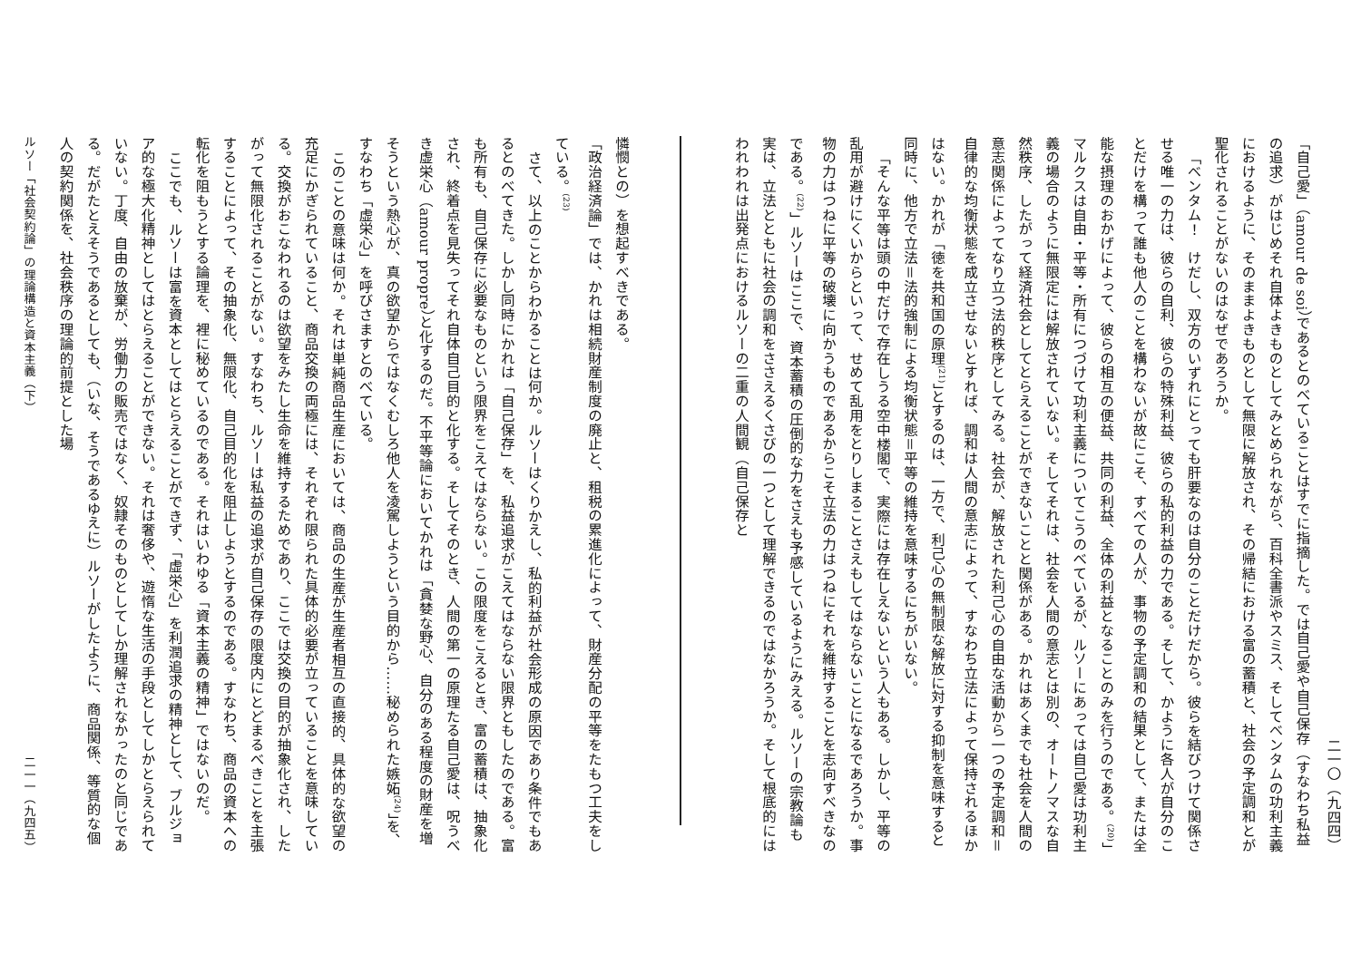二一〇（九四四）
「自己愛」（amour de soi）であるとのべていることはすでに指摘した。では自己愛や自己保存（すなわち私益の追求）がはじめそれ自体よきものとしてみとめられながら、百科全書派やスミス、そしてベンタムの功利主義におけるように、そのままよきものとして無限に解放され、その帰結における富の蓄積と、社会の予定調和とが聖化されることがないのはなぜであろうか。
「ベンタム！　けだし、双方のいずれにとっても肝要なのは自分のことだけだから。彼らを結びつけて関係させる唯一の力は、彼らの自利、彼らの特殊利益、彼らの私的利益の力である。そして、かように各人が自分のことだけを構って誰も他人のことを構わないが故にこそ、すべての人が、事物の予定調和の結果として、または全能な摂理のおかげによって、彼らの相互の便益、共同の利益、全体の利益となることのみを行うのである。<sup>(20)</sup>」マルクスは自由・平等・所有につづけて功利主義についてこうのべているが、ルソーにあっては自己愛は功利主義の場合のように無限定には解放されていない。そしてそれは、社会を人間の意志とは別の、オートノマスな自然秩序、したがって経済社会としてとらえることができないことと関係がある。かれはあくまでも社会を人間の意志関係によってなり立つ法的秩序としてみる。社会が、解放された利己心の自由な活動から一つの予定調和＝自律的な均衡状態を成立させないとすれば、調和は人間の意志によって、すなわち立法によって保持されるほかはない。かれが「徳を共和国の原理<sup>(21)</sup>」とするのは、一方で、利己心の無制限な解放に対する抑制を意味すると同時に、他方で立法＝法的強制による均衡状態＝平等の維持を意味するにちがいない。
「そんな平等は頭の中だけで存在しうる空中楼閣で、実際には存在しえないという人もある。しかし、平等の乱用が避けにくいからといって、せめて乱用をとりしまることさえもしてはならないことになるであろうか。事物の力はつねに平等の破壊に向かうものであるからこそ立法の力はつねにそれを維持することを志向すべきなのである。<sup>(22)</sup>」ルソーはここで、資本蓄積の圧倒的な力をさえも予感しているようにみえる。ルソーの宗教論も実は、立法とともに社会の調和をささえるくさびの一つとして理解できるのではなかろうか。そして根底的にはわれわれは出発点におけるルソーの二重の人間観（自己保存と
憐憫との）を想起すべきである。
「政治経済論」では、かれは相続財産制度の廃止と、租税の累進化によって、財産分配の平等をたもつ工夫をしている。<sup>(23)</sup>
さて、以上のことからわかることは何か。ルソーはくりかえし、私的利益が社会形成の原因であり条件でもあるとのべてきた。しかし同時にかれは「自己保存」を、私益追求がこえてはならない限界ともしたのである。富も所有も、自己保存に必要なものという限界をこえてはならない。この限度をこえるとき、富の蓄積は、抽象化され、終着点を見失ってそれ自体自己目的と化する。そしてそのとき、人間の第一の原理たる自己愛は、呪うべき虚栄心（amour propre）と化するのだ。不平等論においてかれは「貪婪な野心、自分のある程度の財産を増そうという熱心が、真の欲望からではなくむしろ他人を凌駕しようという目的から……秘められた嫉妬<sup>(24)</sup>」を、すなわち「虚栄心」を呼びさますとのべている。
このことの意味は何か。それは単純商品生産においては、商品の生産が生産者相互の直接的、具体的な欲望の充足にかぎられていること、商品交換の両極には、それぞれ限られた具体的必要が立っていることを意味している。交換がおこなわれるのは欲望をみたし生命を維持するためであり、ここでは交換の目的が抽象化され、したがって無限化されることがない。すなわち、ルソーは私益の追求が自己保存の限度内にとどまるべきことを主張することによって、その抽象化、無限化、自己目的化を阻止しようとするのである。すなわち、商品の資本への転化を阻もうとする論理を、裡に秘めているのである。それはいわゆる「資本主義の精神」ではないのだ。
ここでも、ルソーは富を資本としてはとらえることができず、「虚栄心」を利潤追求の精神として、ブルジョア的な極大化精神としてはとらえることができない。それは奢侈や、遊惰な生活の手段としてしかとらえられていない。丁度、自由の放棄が、労働力の販売ではなく、奴隷そのものとしてしか理解されなかったのと同じである。だがたとえそうであるとしても、（いな、そうであるゆえに）ルソーがしたように、商品関係、等質的な個人の契約関係を、社会秩序の理論的前提とした場
ルソー「社会契約論」の理論構造と資本主義（下） 二一一（九四五）